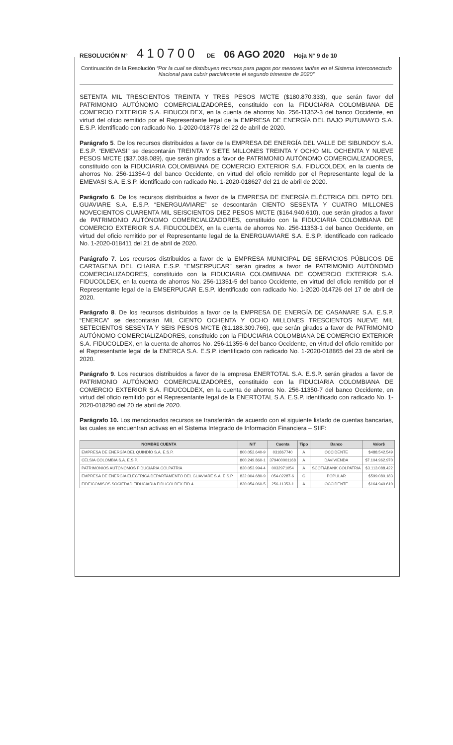RESOLUCIÓN N° 410700 DE 06 AGO 2020 Hoja N° 9 de 10
Continuación de la Resolución “Por la cual se distribuyen recursos para pagos por menores tarifas en el Sistema Interconectado Nacional para cubrir parcialmente el segundo trimestre de 2020”
SETENTA MIL TRESCIENTOS TREINTA Y TRES PESOS M/CTE ($180.870.333), que serán favor del PATRIMONIO AUTÓNOMO COMERCIALIZADORES, constituido con la FIDUCIARIA COLOMBIANA DE COMERCIO EXTERIOR S.A. FIDUCOLDEX, en la cuenta de ahorros No. 256-11352-3 del banco Occidente, en virtud del oficio remitido por el Representante legal de la EMPRESA DE ENERGÍA DEL BAJO PUTUMAYO S.A. E.S.P. identificado con radicado No. 1-2020-018778 del 22 de abril de 2020.
Parágrafo 5. De los recursos distribuidos a favor de la EMPRESA DE ENERGÍA DEL VALLE DE SIBUNDOY S.A. E.S.P. “EMEVASI” se descontarán TREINTA Y SIETE MILLONES TREINTA Y OCHO MIL OCHENTA Y NUEVE PESOS M/CTE ($37.038.089), que serán girados a favor de PATRIMONIO AUTÓNOMO COMERCIALIZADORES, constituido con la FIDUCIARIA COLOMBIANA DE COMERCIO EXTERIOR S.A. FIDUCOLDEX, en la cuenta de ahorros No. 256-11354-9 del banco Occidente, en virtud del oficio remitido por el Representante legal de la EMEVASI S.A. E.S.P. identificado con radicado No. 1-2020-018627 del 21 de abril de 2020.
Parágrafo 6. De los recursos distribuidos a favor de la EMPRESA DE ENERGÍA ELÉCTRICA DEL DPTO DEL GUAVIARE S.A. E.S.P. “ENERGUAVIARE” se descontarán CIENTO SESENTA Y CUATRO MILLONES NOVECIENTOS CUARENTA MIL SEISCIENTOS DIEZ PESOS M/CTE ($164.940.610), que serán girados a favor de PATRIMONIO AUTÓNOMO COMERCIALIZADORES, constituido con la FIDUCIARIA COLOMBIANA DE COMERCIO EXTERIOR S.A. FIDUCOLDEX, en la cuenta de ahorros No. 256-11353-1 del banco Occidente, en virtud del oficio remitido por el Representante legal de la ENERGUAVIARE S.A. E.S.P. identificado con radicado No. 1-2020-018411 del 21 de abril de 2020.
Parágrafo 7. Los recursos distribuidos a favor de la EMPRESA MUNICIPAL DE SERVICIOS PÚBLICOS DE CARTAGENA DEL CHAIRA E.S.P. “EMSERPUCAR” serán girados a favor de PATRIMONIO AUTÓNOMO COMERCIALIZADORES, constituido con la FIDUCIARIA COLOMBIANA DE COMERCIO EXTERIOR S.A. FIDUCOLDEX, en la cuenta de ahorros No. 256-11351-5 del banco Occidente, en virtud del oficio remitido por el Representante legal de la EMSERPUCAR E.S.P. identificado con radicado No. 1-2020-014726 del 17 de abril de 2020.
Parágrafo 8. De los recursos distribuidos a favor de la EMPRESA DE ENERGÍA DE CASANARE S.A. E.S.P. “ENERCA” se descontarán MIL CIENTO OCHENTA Y OCHO MILLONES TRESCIENTOS NUEVE MIL SETECIENTOS SESENTA Y SEIS PESOS M/CTE ($1.188.309.766), que serán girados a favor de PATRIMONIO AUTÓNOMO COMERCIALIZADORES, constituido con la FIDUCIARIA COLOMBIANA DE COMERCIO EXTERIOR S.A. FIDUCOLDEX, en la cuenta de ahorros No. 256-11355-6 del banco Occidente, en virtud del oficio remitido por el Representante legal de la ENERCA S.A. E.S.P. identificado con radicado No. 1-2020-018865 del 23 de abril de 2020.
Parágrafo 9. Los recursos distribuidos a favor de la empresa ENERTOTAL S.A. E.S.P. serán girados a favor de PATRIMONIO AUTÓNOMO COMERCIALIZADORES, constituido con la FIDUCIARIA COLOMBIANA DE COMERCIO EXTERIOR S.A. FIDUCOLDEX, en la cuenta de ahorros No. 256-11350-7 del banco Occidente, en virtud del oficio remitido por el Representante legal de la ENERTOTAL S.A. E.S.P. identificado con radicado No. 1-2020-018290 del 20 de abril de 2020.
Parágrafo 10. Los mencionados recursos se transferirán de acuerdo con el siguiente listado de cuentas bancarias, las cuales se encuentran activas en el Sistema Integrado de Información Financiera – SIIF:
| NOMBRE CUENTA | NIT | Cuenta | Tipo | Banco | Valor$ |
| --- | --- | --- | --- | --- | --- |
| EMPRESA DE ENERGÍA DEL QUINDÍO S.A. E.S.P. | 800.052.640-9 | 031867740 | A | OCCIDENTE | $488.542.549 |
| CELSIA COLOMBIA S.A. E.S.P. | 800.249.860-1 | 379400001168 | A | DAVIVIENDA | $7.104.962.970 |
| PATRIMONIOS AUTÓNOMOS FIDUCIARIA COLPATRIA | 830.053.994-4 | 0032971054 | A | SCOTIABANK COLPATRIA | $3.113.088.422 |
| EMPRESA DE ENERGÍA ELÉCTRICA DEPARTAMENTO DEL GUAVIARE S.A. E.S.P. | 822.004.680-9 | 054-02287-6 | C | POPULAR | $599.080.183 |
| FIDEICOMISOS SOCIEDAD FIDUCIARIA FIDUCOLDEX FID 4 | 830.054.060-5 | 256-11353-1 | A | OCCIDENTE | $164.940.610 |